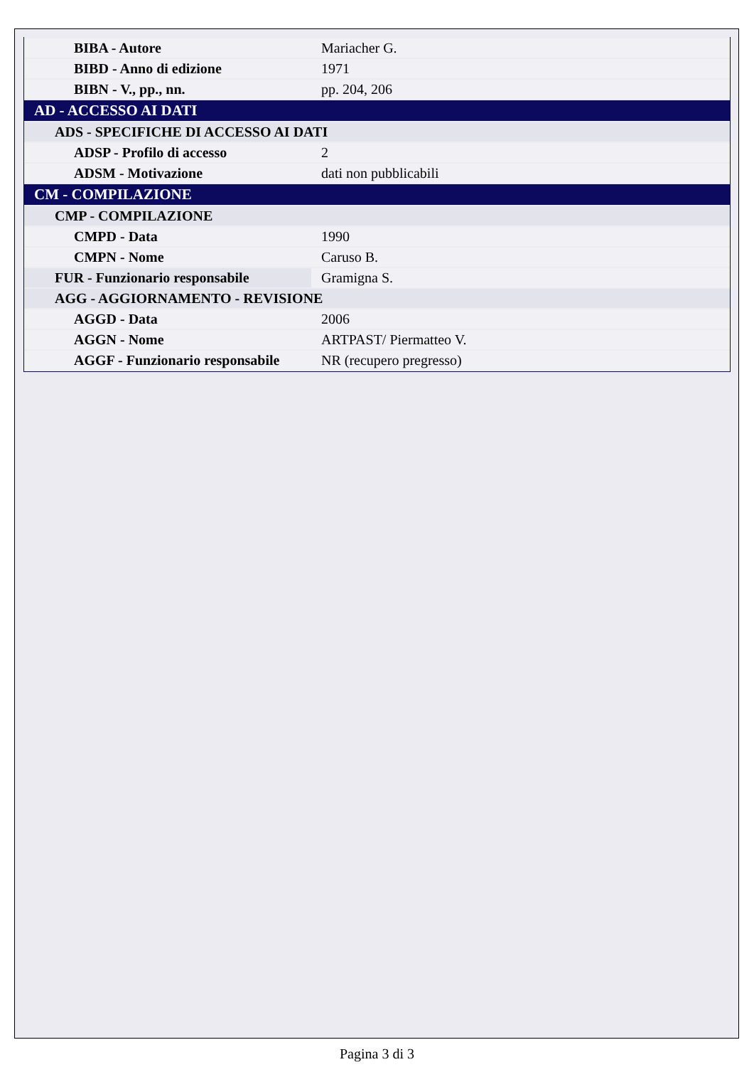| BIBA - Autore | Mariacher G. |
| BIBD - Anno di edizione | 1971 |
| BIBN - V., pp., nn. | pp. 204, 206 |
| AD - ACCESSO AI DATI | |
| ADS - SPECIFICHE DI ACCESSO AI DATI | |
| ADSP - Profilo di accesso | 2 |
| ADSM - Motivazione | dati non pubblicabili |
| CM - COMPILAZIONE | |
| CMP - COMPILAZIONE | |
| CMPD - Data | 1990 |
| CMPN - Nome | Caruso B. |
| FUR - Funzionario responsabile | Gramigna S. |
| AGG - AGGIORNAMENTO - REVISIONE | |
| AGGD - Data | 2006 |
| AGGN - Nome | ARTPAST/ Piermatteo V. |
| AGGF - Funzionario responsabile | NR (recupero pregresso) |
Pagina 3 di 3